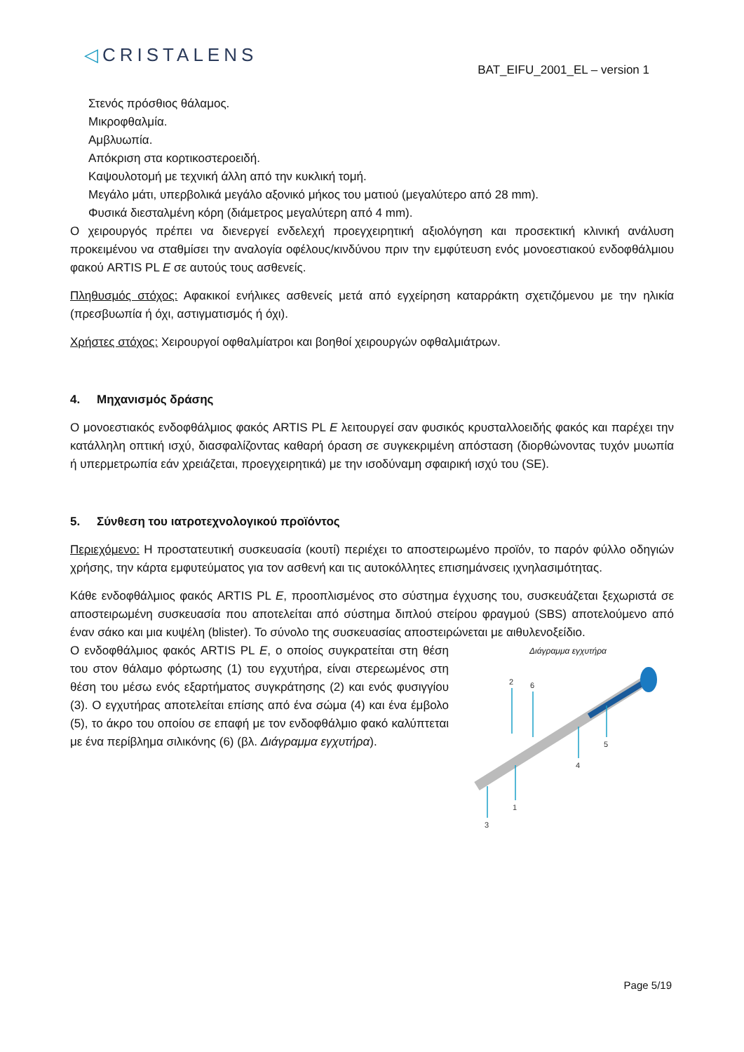◁CRISTALENS
BAT_EIFU_2001_EL – version 1
Στενός πρόσθιος θάλαμος.
Μικροφθαλμία.
Αμβλυωπία.
Απόκριση στα κορτικοστεροειδή.
Καψουλοτομή με τεχνική άλλη από την κυκλική τομή.
Μεγάλο μάτι, υπερβολικά μεγάλο αξονικό μήκος του ματιού (μεγαλύτερο από 28 mm).
Φυσικά διεσταλμένη κόρη (διάμετρος μεγαλύτερη από 4 mm).
Ο χειρουργός πρέπει να διενεργεί ενδελεχή προεγχειρητική αξιολόγηση και προσεκτική κλινική ανάλυση προκειμένου να σταθμίσει την αναλογία οφέλους/κινδύνου πριν την εμφύτευση ενός μονοεστιακού ενδοφθάλμιου φακού ARTIS PL E σε αυτούς τους ασθενείς.
Πληθυσμός στόχος: Αφακικοί ενήλικες ασθενείς μετά από εγχείρηση καταρράκτη σχετιζόμενου με την ηλικία (πρεσβυωπία ή όχι, αστιγματισμός ή όχι).
Χρήστες στόχος: Χειρουργοί οφθαλμίατροι και βοηθοί χειρουργών οφθαλμιάτρων.
4. Μηχανισμός δράσης
Ο μονοεστιακός ενδοφθάλμιος φακός ARTIS PL E λειτουργεί σαν φυσικός κρυσταλλοειδής φακός και παρέχει την κατάλληλη οπτική ισχύ, διασφαλίζοντας καθαρή όραση σε συγκεκριμένη απόσταση (διορθώνοντας τυχόν μυωπία ή υπερμετρωπία εάν χρειάζεται, προεγχειρητικά) με την ισοδύναμη σφαιρική ισχύ του (SE).
5. Σύνθεση του ιατροτεχνολογικού προϊόντος
Περιεχόμενο: Η προστατευτική συσκευασία (κουτί) περιέχει το αποστειρωμένο προϊόν, το παρόν φύλλο οδηγιών χρήσης, την κάρτα εμφυτεύματος για τον ασθενή και τις αυτοκόλλητες επισημάνσεις ιχνηλασιμότητας.
Κάθε ενδοφθάλμιος φακός ARTIS PL E, προοπλισμένος στο σύστημα έγχυσης του, συσκευάζεται ξεχωριστά σε αποστειρωμένη συσκευασία που αποτελείται από σύστημα διπλού στείρου φραγμού (SBS) αποτελούμενο από έναν σάκο και μια κυψέλη (blister). Το σύνολο της συσκευασίας αποστειρώνεται με αιθυλενοξείδιο.
Ο ενδοφθάλμιος φακός ARTIS PL E, ο οποίος συγκρατείται στη θέση του στον θάλαμο φόρτωσης (1) του εγχυτήρα, είναι στερεωμένος στη θέση του μέσω ενός εξαρτήματος συγκράτησης (2) και ενός φυσιγγίου (3). Ο εγχυτήρας αποτελείται επίσης από ένα σώμα (4) και ένα έμβολο (5), το άκρο του οποίου σε επαφή με τον ενδοφθάλμιο φακό καλύπτεται με ένα περίβλημα σιλικόνης (6) (βλ. Διάγραμμα εγχυτήρα).
Διάγραμμα εγχυτήρα
2
6
5
4
1
3
Page 5/19